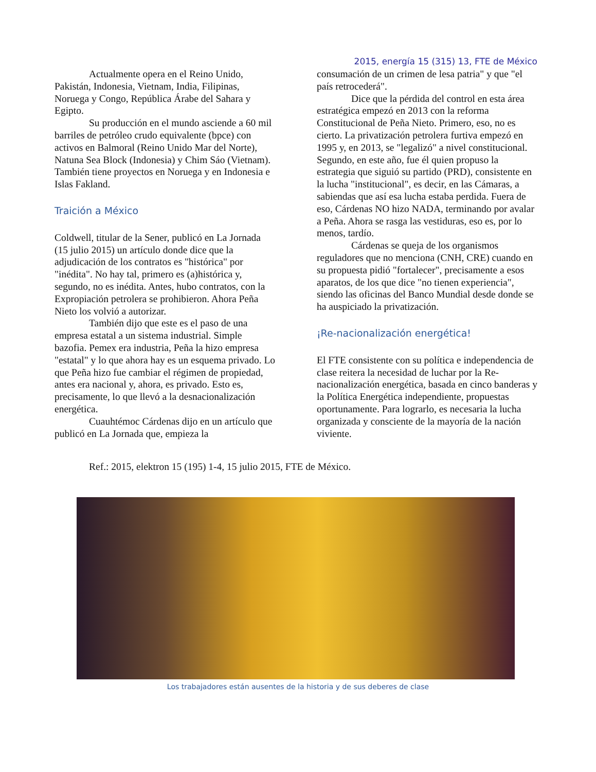2015, energía 15 (315) 13, FTE de México
Actualmente opera en el Reino Unido, Pakistán, Indonesia, Vietnam, India, Filipinas, Noruega y Congo, República Árabe del Sahara y Egipto.
Su producción en el mundo asciende a 60 mil barriles de petróleo crudo equivalente (bpce) con activos en Balmoral (Reino Unido Mar del Norte), Natuna Sea Block (Indonesia) y Chim Sáo (Vietnam). También tiene proyectos en Noruega y en Indonesia e Islas Fakland.
Traición a México
Coldwell, titular de la Sener, publicó en La Jornada (15 julio 2015) un artículo donde dice que la adjudicación de los contratos es "histórica" por "inédita". No hay tal, primero es (a)histórica y, segundo, no es inédita. Antes, hubo contratos, con la Expropiación petrolera se prohibieron. Ahora Peña Nieto los volvió a autorizar.
También dijo que este es el paso de una empresa estatal a un sistema industrial. Simple bazofia. Pemex era industria, Peña la hizo empresa "estatal" y lo que ahora hay es un esquema privado. Lo que Peña hizo fue cambiar el régimen de propiedad, antes era nacional y, ahora, es privado. Esto es, precisamente, lo que llevó a la desnacionalización energética.
Cuauhtémoc Cárdenas dijo en un artículo que publicó en La Jornada que, empieza la
consumación de un crimen de lesa patria" y que "el país retrocederá".
Dice que la pérdida del control en esta área estratégica empezó en 2013 con la reforma Constitucional de Peña Nieto. Primero, eso, no es cierto. La privatización petrolera furtiva empezó en 1995 y, en 2013, se "legalizó" a nivel constitucional. Segundo, en este año, fue él quien propuso la estrategia que siguió su partido (PRD), consistente en la lucha "institucional", es decir, en las Cámaras, a sabiendas que así esa lucha estaba perdida. Fuera de eso, Cárdenas NO hizo NADA, terminando por avalar a Peña. Ahora se rasga las vestiduras, eso es, por lo menos, tardío.
Cárdenas se queja de los organismos reguladores que no menciona (CNH, CRE) cuando en su propuesta pidió "fortalecer", precisamente a esos aparatos, de los que dice "no tienen experiencia", siendo las oficinas del Banco Mundial desde donde se ha auspiciado la privatización.
¡Re-nacionalización energética!
El FTE consistente con su política e independencia de clase reitera la necesidad de luchar por la Re-nacionalización energética, basada en cinco banderas y la Política Energética independiente, propuestas oportunamente. Para lograrlo, es necesaria la lucha organizada y consciente de la mayoría de la nación viviente.
Ref.: 2015, elektron 15 (195) 1-4, 15 julio 2015, FTE de México.
Los trabajadores están ausentes de la historia y de sus deberes de clase